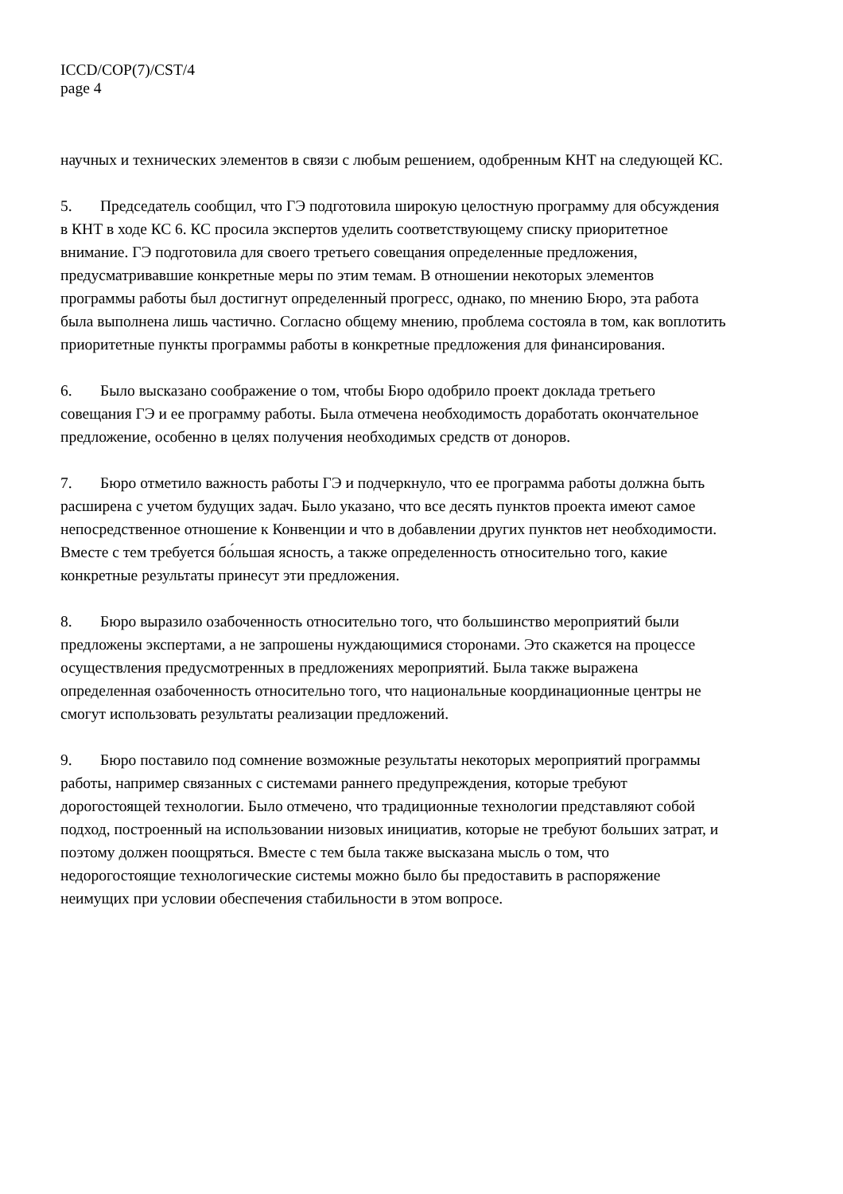ICCD/COP(7)/CST/4
page 4
научных и технических элементов в связи с любым решением, одобренным КНТ на следующей КС.
5. Председатель сообщил, что ГЭ подготовила широкую целостную программу для обсуждения в КНТ в ходе КС 6. КС просила экспертов уделить соответствующему списку приоритетное внимание. ГЭ подготовила для своего третьего совещания определенные предложения, предусматривавшие конкретные меры по этим темам. В отношении некоторых элементов программы работы был достигнут определенный прогресс, однако, по мнению Бюро, эта работа была выполнена лишь частично. Согласно общему мнению, проблема состояла в том, как воплотить приоритетные пункты программы работы в конкретные предложения для финансирования.
6. Было высказано соображение о том, чтобы Бюро одобрило проект доклада третьего совещания ГЭ и ее программу работы. Была отмечена необходимость доработать окончательное предложение, особенно в целях получения необходимых средств от доноров.
7. Бюро отметило важность работы ГЭ и подчеркнуло, что ее программа работы должна быть расширена с учетом будущих задач. Было указано, что все десять пунктов проекта имеют самое непосредственное отношение к Конвенции и что в добавлении других пунктов нет необходимости. Вместе с тем требуется бо́льшая ясность, а также определенность относительно того, какие конкретные результаты принесут эти предложения.
8. Бюро выразило озабоченность относительно того, что большинство мероприятий были предложены экспертами, а не запрошены нуждающимися сторонами. Это скажется на процессе осуществления предусмотренных в предложениях мероприятий. Была также выражена определенная озабоченность относительно того, что национальные координационные центры не смогут использовать результаты реализации предложений.
9. Бюро поставило под сомнение возможные результаты некоторых мероприятий программы работы, например связанных с системами раннего предупреждения, которые требуют дорогостоящей технологии. Было отмечено, что традиционные технологии представляют собой подход, построенный на использовании низовых инициатив, которые не требуют больших затрат, и поэтому должен поощряться. Вместе с тем была также высказана мысль о том, что недорогостоящие технологические системы можно было бы предоставить в распоряжение неимущих при условии обеспечения стабильности в этом вопросе.